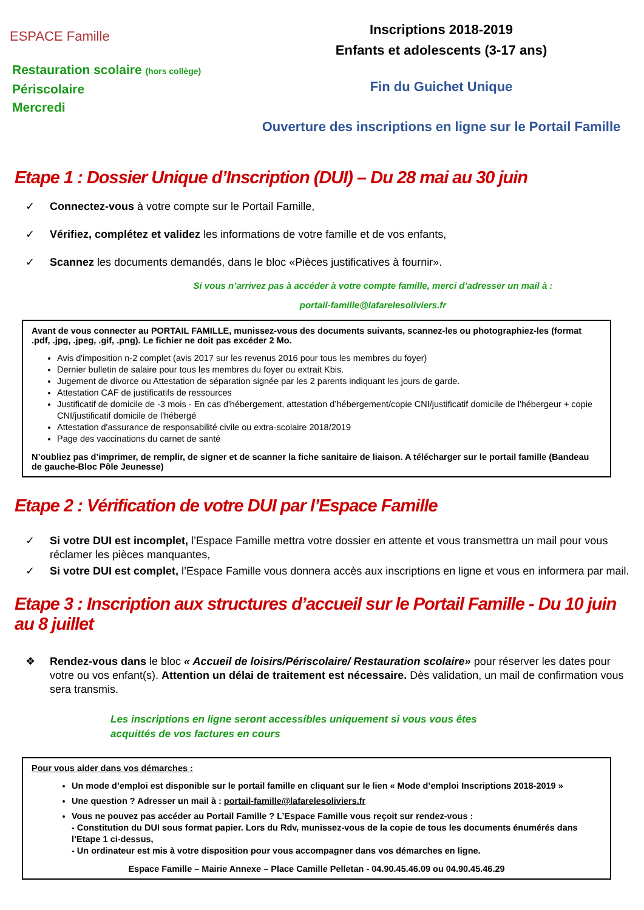ESPACE Famille
Restauration scolaire (hors collège)
Périscolaire
Mercredi
Inscriptions 2018-2019
Enfants et adolescents (3-17 ans)
Fin du Guichet Unique
Ouverture des inscriptions en ligne sur le Portail Famille
Etape 1 : Dossier Unique d’Inscription (DUI) – Du 28 mai au 30 juin
✓ Connectez-vous à votre compte sur le Portail Famille,
✓ Vérifiez, complétez et validez les informations de votre famille et de vos enfants,
✓ Scannez les documents demandés, dans le bloc «Pièces justificatives à fournir».
Si vous n’arrivez pas à accéder à votre compte famille, merci d’adresser un mail à :
portail-famille@lafarelesoliviers.fr
Avant de vous connecter au PORTAIL FAMILLE, munissez-vous des documents suivants, scannez-les ou photographiez-les (format .pdf, .jpg, .jpeg, .gif, .png). Le fichier ne doit pas excéder 2 Mo.
Avis d'imposition n-2 complet (avis 2017 sur les revenus 2016 pour tous les membres du foyer)
Dernier bulletin de salaire pour tous les membres du foyer ou extrait Kbis.
Jugement de divorce ou Attestation de séparation signée par les 2 parents indiquant les jours de garde.
Attestation CAF de justificatifs de ressources
Justificatif de domicile de -3 mois - En cas d'hébergement, attestation d’hébergement/copie CNI/justificatif domicile de l'hébergeur + copie CNI/justificatif domicile de l'hébergé
Attestation d'assurance de responsabilité civile ou extra-scolaire 2018/2019
Page des vaccinations du carnet de santé
N’oubliez pas d’imprimer, de remplir, de signer et de scanner la fiche sanitaire de liaison. A télécharger sur le portail famille (Bandeau de gauche-Bloc Pôle Jeunesse)
Etape 2 : Vérification de votre DUI par l’Espace Famille
✓ Si votre DUI est incomplet, l’Espace Famille mettra votre dossier en attente et vous transmettra un mail pour vous réclamer les pièces manquantes,
✓ Si votre DUI est complet, l’Espace Famille vous donnera accès aux inscriptions en ligne et vous en informera par mail.
Etape 3 : Inscription aux structures d’accueil sur le Portail Famille - Du 10 juin au 8 juillet
❖ Rendez-vous dans le bloc « Accueil de loisirs/Périscolaire/ Restauration scolaire» pour réserver les dates pour votre ou vos enfant(s). Attention un délai de traitement est nécessaire. Dès validation, un mail de confirmation vous sera transmis.
Les inscriptions en ligne seront accessibles uniquement si vous vous êtes
acquittés de vos factures en cours
Pour vous aider dans vos démarches :
Un mode d’emploi est disponible sur le portail famille en cliquant sur le lien « Mode d’emploi Inscriptions 2018-2019 »
Une question ? Adresser un mail à : portail-famille@lafarelesoliviers.fr
Vous ne pouvez pas accéder au Portail Famille ? L’Espace Famille vous reçoit sur rendez-vous :
- Constitution du DUI sous format papier. Lors du Rdv, munissez-vous de la copie de tous les documents énumérés dans l’Etape 1 ci-dessus,
- Un ordinateur est mis à votre disposition pour vous accompagner dans vos démarches en ligne.
Espace Famille – Mairie Annexe – Place Camille Pelletan - 04.90.45.46.09 ou 04.90.45.46.29